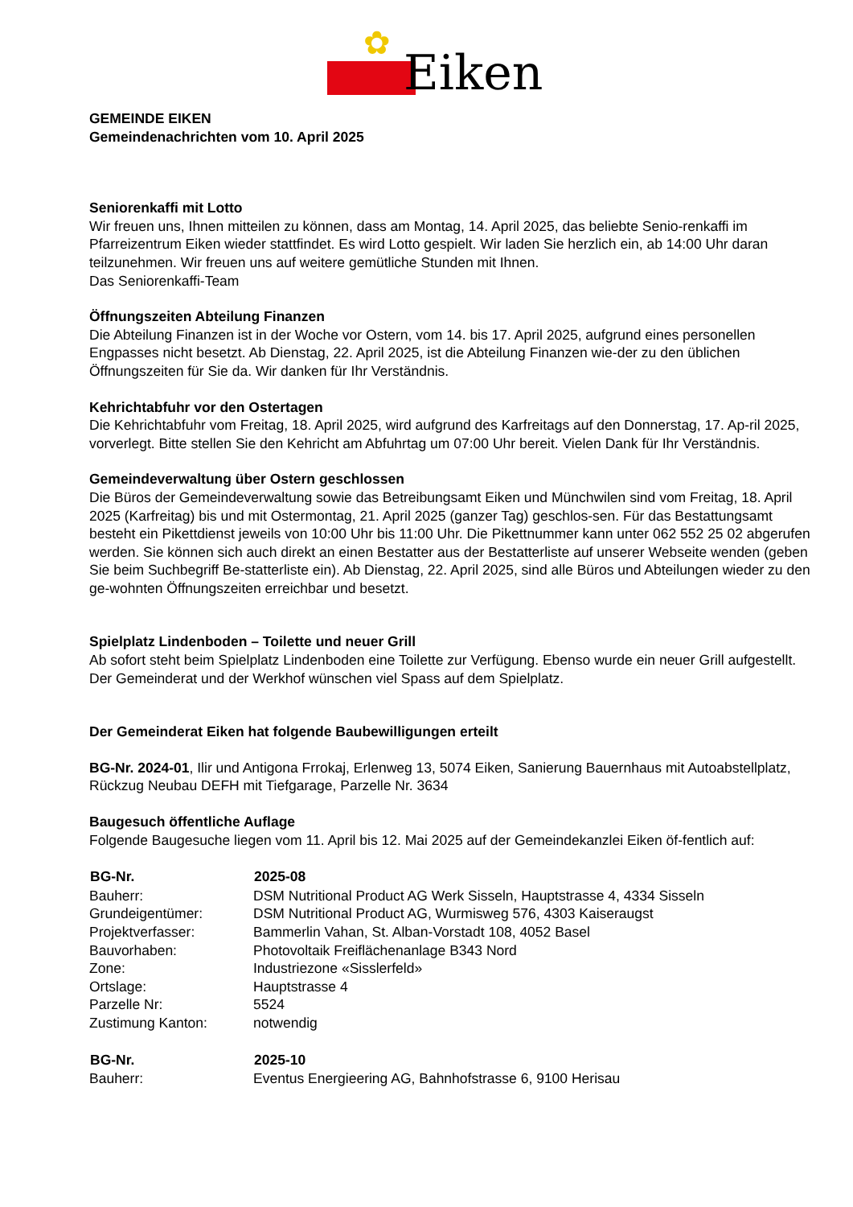✿ Eiken
GEMEINDE EIKEN
Gemeindenachrichten vom 10. April 2025
Seniorenkaffi mit Lotto
Wir freuen uns, Ihnen mitteilen zu können, dass am Montag, 14. April 2025, das beliebte Senio-renkaffi im Pfarreizentrum Eiken wieder stattfindet. Es wird Lotto gespielt. Wir laden Sie herzlich ein, ab 14:00 Uhr daran teilzunehmen. Wir freuen uns auf weitere gemütliche Stunden mit Ihnen.
Das Seniorenkaffi-Team
Öffnungszeiten Abteilung Finanzen
Die Abteilung Finanzen ist in der Woche vor Ostern, vom 14. bis 17. April 2025, aufgrund eines personellen Engpasses nicht besetzt. Ab Dienstag, 22. April 2025, ist die Abteilung Finanzen wie-der zu den üblichen Öffnungszeiten für Sie da. Wir danken für Ihr Verständnis.
Kehrichtabfuhr vor den Ostertagen
Die Kehrichtabfuhr vom Freitag, 18. April 2025, wird aufgrund des Karfreitags auf den Donnerstag, 17. Ap-ril 2025, vorverlegt. Bitte stellen Sie den Kehricht am Abfuhrtag um 07:00 Uhr bereit. Vielen Dank für Ihr Verständnis.
Gemeindeverwaltung über Ostern geschlossen
Die Büros der Gemeindeverwaltung sowie das Betreibungsamt Eiken und Münchwilen sind vom Freitag, 18. April 2025 (Karfreitag) bis und mit Ostermontag, 21. April 2025 (ganzer Tag) geschlos-sen. Für das Bestattungsamt besteht ein Pikettdienst jeweils von 10:00 Uhr bis 11:00 Uhr. Die Pikettnummer kann unter 062 552 25 02 abgerufen werden. Sie können sich auch direkt an einen Bestatter aus der Bestatterliste auf unserer Webseite wenden (geben Sie beim Suchbegriff Be-statterliste ein). Ab Dienstag, 22. April 2025, sind alle Büros und Abteilungen wieder zu den ge-wohnten Öffnungszeiten erreichbar und besetzt.
Spielplatz Lindenboden – Toilette und neuer Grill
Ab sofort steht beim Spielplatz Lindenboden eine Toilette zur Verfügung. Ebenso wurde ein neuer Grill aufgestellt. Der Gemeinderat und der Werkhof wünschen viel Spass auf dem Spielplatz.
Der Gemeinderat Eiken hat folgende Baubewilligungen erteilt
BG-Nr. 2024-01, Ilir und Antigona Frrokaj, Erlenweg 13, 5074 Eiken, Sanierung Bauernhaus mit Autoabstellplatz, Rückzug Neubau DEFH mit Tiefgarage, Parzelle Nr. 3634
Baugesuch öffentliche Auflage
Folgende Baugesuche liegen vom 11. April bis 12. Mai 2025 auf der Gemeindekanzlei Eiken öf-fentlich auf:
| BG-Nr. | 2025-08 |
| --- | --- |
| Bauherr: | DSM Nutritional Product AG Werk Sisseln, Hauptstrasse 4, 4334 Sisseln |
| Grundeigentümer: | DSM Nutritional Product AG, Wurmisweg 576, 4303 Kaiseraugst |
| Projektverfasser: | Bammerlin Vahan, St. Alban-Vorstadt 108, 4052 Basel |
| Bauvorhaben: | Photovoltaik Freiflächenanlage B343 Nord |
| Zone: | Industriezone «Sisslerfeld» |
| Ortslage: | Hauptstrasse 4 |
| Parzelle Nr: | 5524 |
| Zustimung Kanton: | notwendig |
| BG-Nr. | 2025-10 |
| --- | --- |
| Bauherr: | Eventus Energieering AG, Bahnhofstrasse 6, 9100 Herisau |